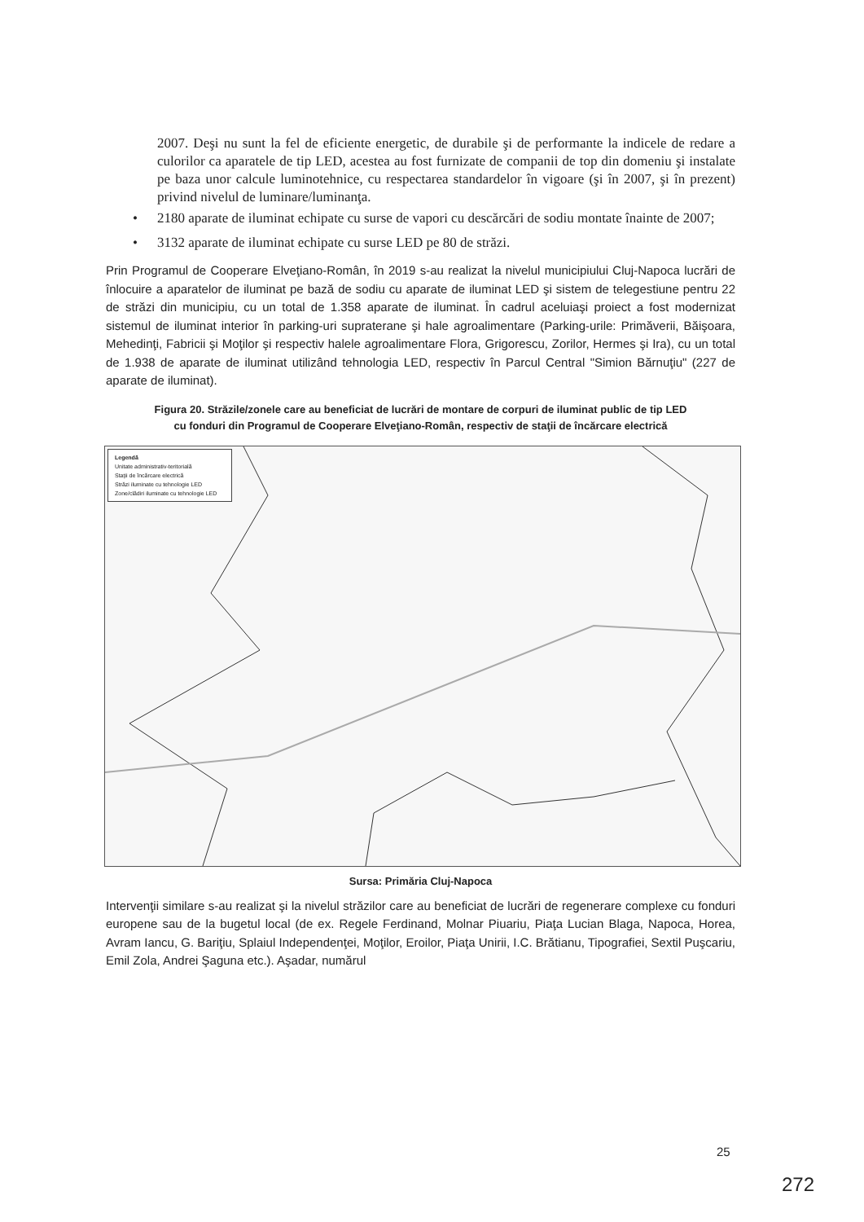2007. Deşi nu sunt la fel de eficiente energetic, de durabile şi de performante la indicele de redare a culorilor ca aparatele de tip LED, acestea au fost furnizate de companii de top din domeniu şi instalate pe baza unor calcule luminotehnice, cu respectarea standardelor în vigoare (şi în 2007, şi în prezent) privind nivelul de luminare/luminanţa.
• 2180 aparate de iluminat echipate cu surse de vapori cu descărcări de sodiu montate înainte de 2007;
• 3132 aparate de iluminat echipate cu surse LED pe 80 de străzi.
Prin Programul de Cooperare Elveţiano-Român, în 2019 s-au realizat la nivelul municipiului Cluj-Napoca lucrări de înlocuire a aparatelor de iluminat pe bază de sodiu cu aparate de iluminat LED şi sistem de telegestiune pentru 22 de străzi din municipiu, cu un total de 1.358 aparate de iluminat. În cadrul aceluiaşi proiect a fost modernizat sistemul de iluminat interior în parking-uri supraterane şi hale agroalimentare (Parking-urile: Primăverii, Băişoara, Mehedinţi, Fabricii şi Moţilor şi respectiv halele agroalimentare Flora, Grigorescu, Zorilor, Hermes şi Ira), cu un total de 1.938 de aparate de iluminat utilizând tehnologia LED, respectiv în Parcul Central "Simion Bărnuţiu" (227 de aparate de iluminat).
Figura 20. Străzile/zonele care au beneficiat de lucrări de montare de corpuri de iluminat public de tip LED
cu fonduri din Programul de Cooperare Elveţiano-Român, respectiv de staţii de încărcare electrică
Legendă
Unitate administrativ-teritorială
Staţii de încărcare electrică
Străzi iluminate cu tehnologie LED
Zone/clădiri iluminate cu tehnologie LED
Sursa: Primăria Cluj-Napoca
Intervenţii similare s-au realizat şi la nivelul străzilor care au beneficiat de lucrări de regenerare complexe cu fonduri europene sau de la bugetul local (de ex. Regele Ferdinand, Molnar Piuariu, Piaţa Lucian Blaga, Napoca, Horea, Avram Iancu, G. Bariţiu, Splaiul Independenţei, Moţilor, Eroilor, Piaţa Unirii, I.C. Brătianu, Tipografiei, Sextil Puşcariu, Emil Zola, Andrei Şaguna etc.). Aşadar, numărul
25
272